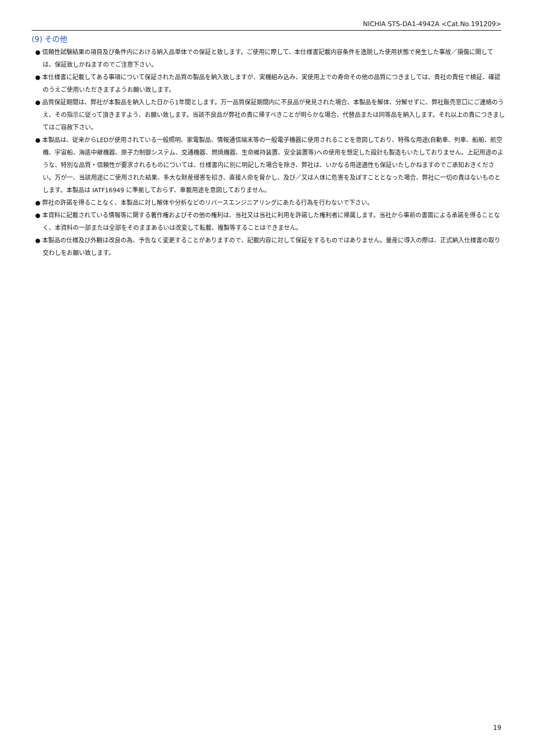NICHIA STS-DA1-4942A <Cat.No.191209>
(9) その他
● 信頼性試験結果の項目及び条件内における納入品単体での保証と致します。ご使用に際して、本仕様書記載内容条件を逸脱した使用状態で発生した事故／損傷に関しては、保証致しかねますのでご注意下さい。
● 本仕様書に記載してある事項について保証された品質の製品を納入致しますが、実機組み込み、実使用上での寿命その他の品質につきましては、貴社の責任で検証、確認のうえご使用いただきますようお願い致します。
● 品質保証期間は、弊社が本製品を納入した日から1年間とします。万一品質保証期間内に不良品が発見された場合、本製品を解体、分解せずに、弊社販売窓口にご連絡のうえ、その指示に従って頂きますよう、お願い致します。当該不良品が弊社の責に帰すべきことが明らかな場合、代替品または同等品を納入します。それ以上の責につきましてはご容赦下さい。
● 本製品は、従来からLEDが使用されている一般照明、家電製品、情報通信端末等の一般電子機器に使用されることを意図しており、特殊な用途(自動車、列車、船舶、航空機、宇宙船、海底中継機器、原子力制御システム、交通機器、燃焼機器、生命維持装置、安全装置等)への使用を想定した設計も製造もいたしておりません。上記用途のような、特別な品質・信頼性が要求されるものについては、仕様書内に別に明記した場合を除き、弊社は、いかなる用途適性も保証いたしかねますのでご承知おきください。万が一、当該用途にご使用された結果、多大な財産侵害を招き、直接人命を脅かし、及び／又は人体に危害を及ぼすこととなった場合、弊社に一切の責はないものとします。本製品は IATF16949 に準拠しておらず、車載用途を意図しておりません。
● 弊社の許諾を得ることなく、本製品に対し解体や分析などのリバースエンジニアリングにあたる行為を行わないで下さい。
● 本資料に記載されている情報等に関する著作権およびその他の権利は、当社又は当社に利用を許諾した権利者に帰属します。当社から事前の書面による承諾を得ることなく、本資料の一部または全部をそのままあるいは改変して転載、複製等することはできません。
● 本製品の仕様及び外観は改良の為、予告なく変更することがありますので、記載内容に対して保証をするものではありません。量産に導入の際は、正式納入仕様書の取り交わしをお願い致します。
19